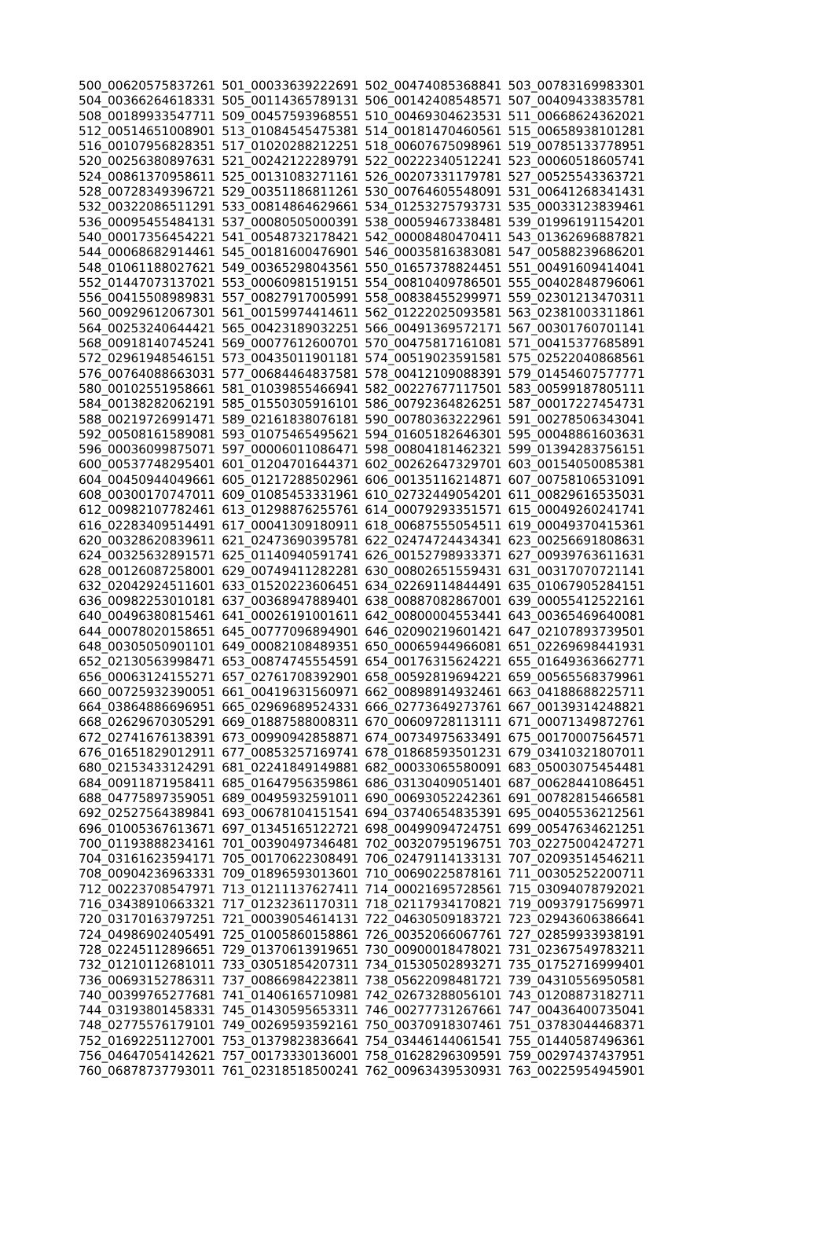| 500_00620575837261 | 501_00033639222691 | 502_00474085368841 | 503_00783169983301 |
| 504_00366264618331 | 505_00114365789131 | 506_00142408548571 | 507_00409433835781 |
| 508_00189933547711 | 509_00457593968551 | 510_00469304623531 | 511_00668624362021 |
| 512_00514651008901 | 513_01084545475381 | 514_00181470460561 | 515_00658938101281 |
| 516_00107956828351 | 517_01020288212251 | 518_00607675098961 | 519_00785133778951 |
| 520_00256380897631 | 521_00242122289791 | 522_00222340512241 | 523_00060518605741 |
| 524_00861370958611 | 525_00131083271161 | 526_00207331179781 | 527_00525543363721 |
| 528_00728349396721 | 529_00351186811261 | 530_00764605548091 | 531_00641268341431 |
| 532_00322086511291 | 533_00814864629661 | 534_01253275793731 | 535_00033123839461 |
| 536_00095455484131 | 537_00080505000391 | 538_00059467338481 | 539_01996191154201 |
| 540_00017356454221 | 541_00548732178421 | 542_00008480470411 | 543_01362696887821 |
| 544_00068682914461 | 545_00181600476901 | 546_00035816383081 | 547_00588239686201 |
| 548_01061188027621 | 549_00365298043561 | 550_01657378824451 | 551_00491609414041 |
| 552_01447073137021 | 553_00060981519151 | 554_00810409786501 | 555_00402848796061 |
| 556_00415508989831 | 557_00827917005991 | 558_00838455299971 | 559_02301213470311 |
| 560_00929612067301 | 561_00159974414611 | 562_01222025093581 | 563_02381003311861 |
| 564_00253240644421 | 565_00423189032251 | 566_00491369572171 | 567_00301760701141 |
| 568_00918140745241 | 569_00077612600701 | 570_00475817161081 | 571_00415377685891 |
| 572_02961948546151 | 573_00435011901181 | 574_00519023591581 | 575_02522040868561 |
| 576_00764088663031 | 577_00684464837581 | 578_00412109088391 | 579_01454607577771 |
| 580_00102551958661 | 581_01039855466941 | 582_00227677117501 | 583_00599187805111 |
| 584_00138282062191 | 585_01550305916101 | 586_00792364826251 | 587_00017227454731 |
| 588_00219726991471 | 589_02161838076181 | 590_00780363222961 | 591_00278506343041 |
| 592_00508161589081 | 593_01075465495621 | 594_01605182646301 | 595_00048861603631 |
| 596_00036099875071 | 597_00006011086471 | 598_00804181462321 | 599_01394283756151 |
| 600_00537748295401 | 601_01204701644371 | 602_00262647329701 | 603_00154050085381 |
| 604_00450944049661 | 605_01217288502961 | 606_00135116214871 | 607_00758106531091 |
| 608_00300170747011 | 609_01085453331961 | 610_02732449054201 | 611_00829616535031 |
| 612_00982107782461 | 613_01298876255761 | 614_00079293351571 | 615_00049260241741 |
| 616_02283409514491 | 617_00041309180911 | 618_00687555054511 | 619_00049370415361 |
| 620_00328620839611 | 621_02473690395781 | 622_02474724434341 | 623_00256691808631 |
| 624_00325632891571 | 625_01140940591741 | 626_00152798933371 | 627_00939763611631 |
| 628_00126087258001 | 629_00749411282281 | 630_00802651559431 | 631_00317070721141 |
| 632_02042924511601 | 633_01520223606451 | 634_02269114844491 | 635_01067905284151 |
| 636_00982253010181 | 637_00368947889401 | 638_00887082867001 | 639_00055412522161 |
| 640_00496380815461 | 641_00026191001611 | 642_00800004553441 | 643_00365469640081 |
| 644_00078020158651 | 645_00777096894901 | 646_02090219601421 | 647_02107893739501 |
| 648_00305050901101 | 649_00082108489351 | 650_00065944966081 | 651_02269698441931 |
| 652_02130563998471 | 653_00874745554591 | 654_00176315624221 | 655_01649363662771 |
| 656_00063124155271 | 657_02761708392901 | 658_00592819694221 | 659_00565568379961 |
| 660_00725932390051 | 661_00419631560971 | 662_00898914932461 | 663_04188688225711 |
| 664_03864886696951 | 665_02969689524331 | 666_02773649273761 | 667_00139314248821 |
| 668_02629670305291 | 669_01887588008311 | 670_00609728113111 | 671_00071349872761 |
| 672_02741676138391 | 673_00990942858871 | 674_00734975633491 | 675_00170007564571 |
| 676_01651829012911 | 677_00853257169741 | 678_01868593501231 | 679_03410321807011 |
| 680_02153433124291 | 681_02241849149881 | 682_00033065580091 | 683_05003075454481 |
| 684_00911871958411 | 685_01647956359861 | 686_03130409051401 | 687_00628441086451 |
| 688_04775897359051 | 689_00495932591011 | 690_00693052242361 | 691_00782815466581 |
| 692_02527564389841 | 693_00678104151541 | 694_03740654835391 | 695_00405536212561 |
| 696_01005367613671 | 697_01345165122721 | 698_00499094724751 | 699_00547634621251 |
| 700_01193888234161 | 701_00390497346481 | 702_00320795196751 | 703_02275004247271 |
| 704_03161623594171 | 705_00170622308491 | 706_02479114133131 | 707_02093514546211 |
| 708_00904236963331 | 709_01896593013601 | 710_00690225878161 | 711_00305252200711 |
| 712_00223708547971 | 713_01211137627411 | 714_00021695728561 | 715_03094078792021 |
| 716_03438910663321 | 717_01232361170311 | 718_02117934170821 | 719_00937917569971 |
| 720_03170163797251 | 721_00039054614131 | 722_04630509183721 | 723_02943606386641 |
| 724_04986902405491 | 725_01005860158861 | 726_00352066067761 | 727_02859933938191 |
| 728_02245112896651 | 729_01370613919651 | 730_00900018478021 | 731_02367549783211 |
| 732_01210112681011 | 733_03051854207311 | 734_01530502893271 | 735_01752716999401 |
| 736_00693152786311 | 737_00866984223811 | 738_05622098481721 | 739_04310556950581 |
| 740_00399765277681 | 741_01406165710981 | 742_02673288056101 | 743_01208873182711 |
| 744_03193801458331 | 745_01430595653311 | 746_00277731267661 | 747_00436400735041 |
| 748_02775576179101 | 749_00269593592161 | 750_00370918307461 | 751_03783044468371 |
| 752_01692251127001 | 753_01379823836641 | 754_03446144061541 | 755_01440587496361 |
| 756_04647054142621 | 757_00173330136001 | 758_01628296309591 | 759_00297437437951 |
| 760_06878737793011 | 761_02318518500241 | 762_00963439530931 | 763_00225954945901 |